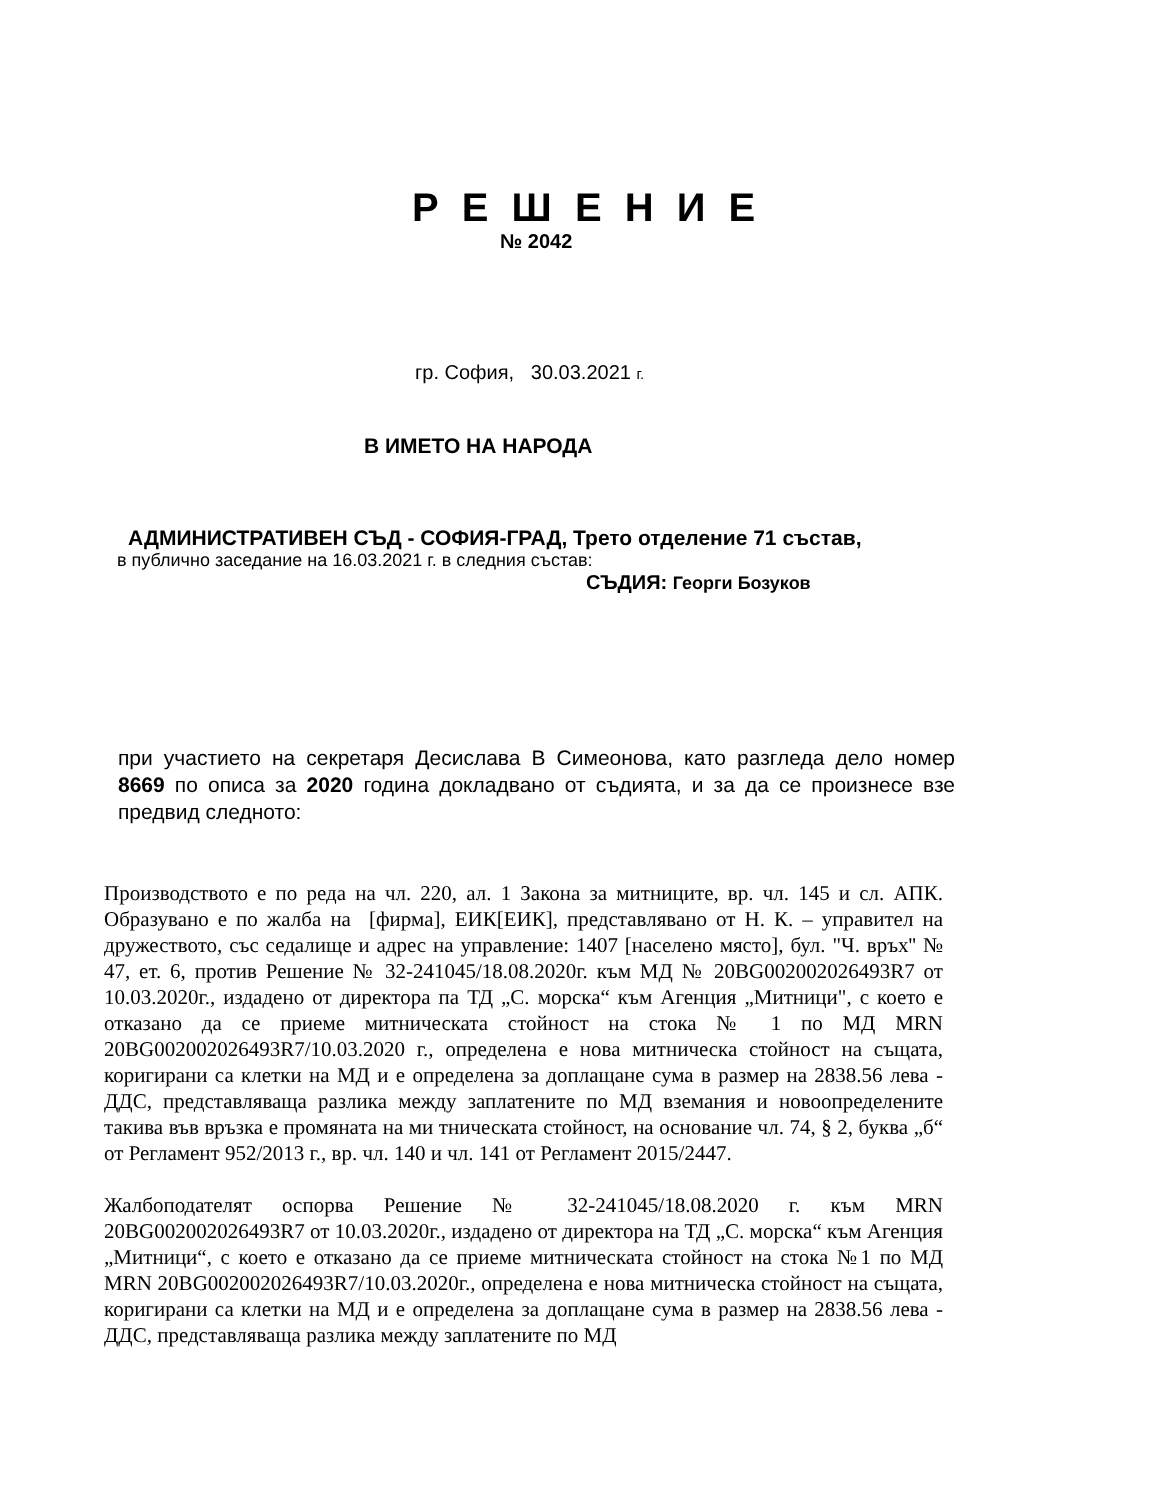Р Е Ш Е Н И Е
№ 2042
гр. София, 30.03.2021 г.
В ИМЕТО НА НАРОДА
АДМИНИСТРАТИВЕН СЪД - СОФИЯ-ГРАД, Трето отделение 71 състав,
в публично заседание на 16.03.2021 г. в следния състав:
СЪДИЯ: Георги Бозуков
при участието на секретаря Десислава В Симеонова, като разгледа дело номер 8669 по описа за 2020 година докладвано от съдията, и за да се произнесе взе предвид следното:
Производството е по реда на чл. 220, ал. 1 Закона за митниците, вр. чл. 145 и сл. АПК. Образувано е по жалба на [фирма], ЕИК[ЕИК], представлявано от Н. К. – управител на дружеството, със седалище и адрес на управление: 1407 [населено място], бул. "Ч. връх'' № 47, ет. 6, против Решение № 32-241045/18.08.2020г. към МД № 20BG002002026493R7 от 10.03.2020г., издадено от директора па ТД „С. морска“ към Агенция „Митници", с което е отказано да се приеме митническата стойност на стока № 1 по МД MRN 20BG002002026493R7/10.03.2020 г., определена е нова митническа стойност на същата, коригирани са клетки на МД и е определена за доплащане сума в размер на 2838.56 лева - ДДС, представляваща разлика между заплатените по МД вземания и новоопределените такива във връзка е промяната на ми тническата стойност, на основание чл. 74, § 2, буква „б“ от Регламент 952/2013 г., вр. чл. 140 и чл. 141 от Регламент 2015/2447.
Жалбоподателят оспорва Решение № 32-241045/18.08.2020 г. към MRN 20BG002002026493R7 от 10.03.2020г., издадено от директора на ТД „С. морска“ към Агенция „Митници“, с което е отказано да се приеме митническата стойност на стока №1 по МД MRN 20BG002002026493R7/10.03.2020г., определена е нова митническа стойност на същата, коригирани са клетки на МД и е определена за доплащане сума в размер на 2838.56 лева - ДДС, представляваща разлика между заплатените по МД